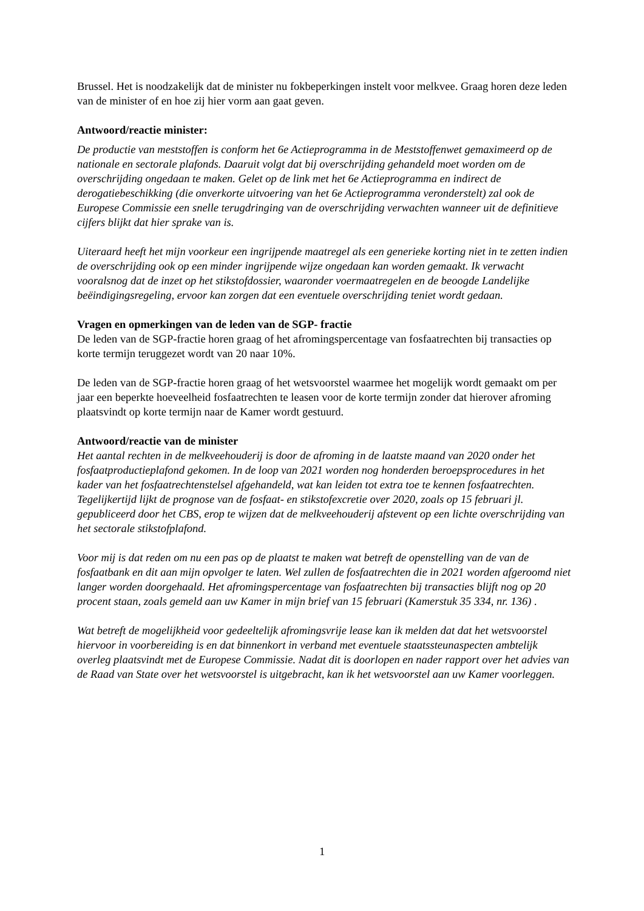Brussel. Het is noodzakelijk dat de minister nu fokbeperkingen instelt voor melkvee. Graag horen deze leden van de minister of en hoe zij hier vorm aan gaat geven.
Antwoord/reactie minister:
De productie van meststoffen is conform het 6e Actieprogramma in de Meststoffenwet gemaximeerd op de nationale en sectorale plafonds. Daaruit volgt dat bij overschrijding gehandeld moet worden om de overschrijding ongedaan te maken. Gelet op de link met het 6e Actieprogramma en indirect de derogatiebeschikking (die onverkorte uitvoering van het 6e Actieprogramma veronderstelt) zal ook de Europese Commissie een snelle terugdringing van de overschrijding verwachten wanneer uit de definitieve cijfers blijkt dat hier sprake van is.
Uiteraard heeft het mijn voorkeur een ingrijpende maatregel als een generieke korting niet in te zetten indien de overschrijding ook op een minder ingrijpende wijze ongedaan kan worden gemaakt. Ik verwacht vooralsnog dat de inzet op het stikstofdossier, waaronder voermaatregelen en de beoogde Landelijke beëindigingsregeling, ervoor kan zorgen dat een eventuele overschrijding teniet wordt gedaan.
Vragen en opmerkingen van de leden van de SGP- fractie
De leden van de SGP-fractie horen graag of het afromingspercentage van fosfaatrechten bij transacties op korte termijn teruggezet wordt van 20 naar 10%.
De leden van de SGP-fractie horen graag of het wetsvoorstel waarmee het mogelijk wordt gemaakt om per jaar een beperkte hoeveelheid fosfaatrechten te leasen voor de korte termijn zonder dat hierover afroming plaatsvindt op korte termijn naar de Kamer wordt gestuurd.
Antwoord/reactie van de minister
Het aantal rechten in de melkveehouderij is door de afroming in de laatste maand van 2020 onder het fosfaatproductieplafond gekomen. In de loop van 2021 worden nog honderden beroepsprocedures in het kader van het fosfaatrechtenstelsel afgehandeld, wat kan leiden tot extra toe te kennen fosfaatrechten. Tegelijkertijd lijkt de prognose van de fosfaat- en stikstofexcretie over 2020, zoals op 15 februari jl. gepubliceerd door het CBS, erop te wijzen dat de melkveehouderij afstevent op een lichte overschrijding van het sectorale stikstofplafond.
Voor mij is dat reden om nu een pas op de plaatst te maken wat betreft de openstelling van de van de fosfaatbank en dit aan mijn opvolger te laten. Wel zullen de fosfaatrechten die in 2021 worden afgeroomd niet langer worden doorgehaald. Het afromingspercentage van fosfaatrechten bij transacties blijft nog op 20 procent staan, zoals gemeld aan uw Kamer in mijn brief van 15 februari (Kamerstuk 35 334, nr. 136) .
Wat betreft de mogelijkheid voor gedeeltelijk afromingsvrije lease kan ik melden dat dat het wetsvoorstel hiervoor in voorbereiding is en dat binnenkort in verband met eventuele staatssteunaspecten ambtelijk overleg plaatsvindt met de Europese Commissie. Nadat dit is doorlopen en nader rapport over het advies van de Raad van State over het wetsvoorstel is uitgebracht, kan ik het wetsvoorstel aan uw Kamer voorleggen.
1